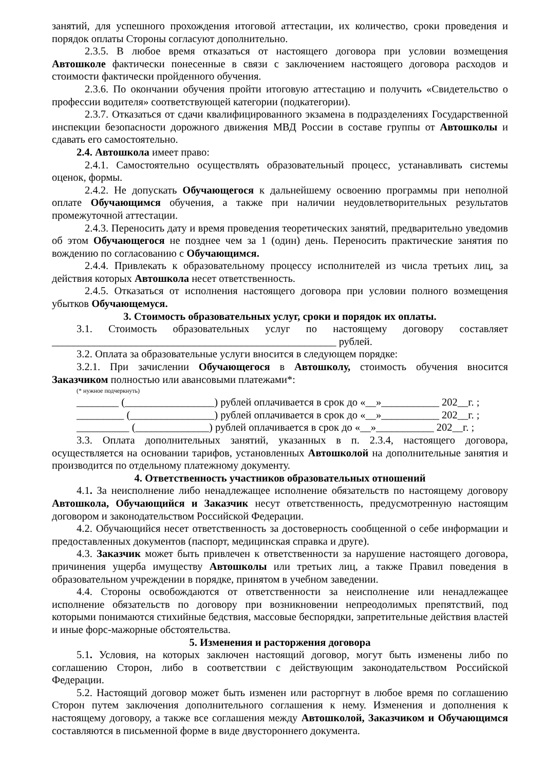занятий, для успешного прохождения итоговой аттестации, их количество, сроки проведения и порядок оплаты Стороны согласуют дополнительно.
2.3.5. В любое время отказаться от настоящего договора при условии возмещения Автошколе фактически понесенные в связи с заключением настоящего договора расходов и стоимости фактически пройденного обучения.
2.3.6. По окончании обучения пройти итоговую аттестацию и получить «Свидетельство о профессии водителя» соответствующей категории (подкатегории).
2.3.7. Отказаться от сдачи квалифицированного экзамена в подразделениях Государственной инспекции безопасности дорожного движения МВД России в составе группы от Автошколы и сдавать его самостоятельно.
2.4. Автошкола имеет право:
2.4.1. Самостоятельно осуществлять образовательный процесс, устанавливать системы оценок, формы.
2.4.2. Не допускать Обучающегося к дальнейшему освоению программы при неполной оплате Обучающимся обучения, а также при наличии неудовлетворительных результатов промежуточной аттестации.
2.4.3. Переносить дату и время проведения теоретических занятий, предварительно уведомив об этом Обучающегося не позднее чем за 1 (один) день. Переносить практические занятия по вождению по согласованию с Обучающимся.
2.4.4. Привлекать к образовательному процессу исполнителей из числа третьих лиц, за действия которых Автошкола несет ответственность.
2.4.5. Отказаться от исполнения настоящего договора при условии полного возмещения убытков Обучающемуся.
3. Стоимость образовательных услуг, сроки и порядок их оплаты.
3.1. Стоимость образовательных услуг по настоящему договору составляет ______________________________________________________ рублей.
3.2. Оплата за образовательные услуги вносится в следующем порядке:
3.2.1. При зачислении Обучающегося в Автошколу, стоимость обучения вносится Заказчиком полностью или авансовыми платежами*:
(* нужное подчеркнуть)
________ (_________________) рублей оплачивается в срок до «__»___________ 202__г. ;
_________ (________________) рублей оплачивается в срок до «__»___________ 202__г. ;
__________ (______________) рублей оплачивается в срок до «__»___________ 202__г. ;
3.3. Оплата дополнительных занятий, указанных в п. 2.3.4, настоящего договора, осуществляется на основании тарифов, установленных Автошколой на дополнительные занятия и производится по отдельному платежному документу.
4. Ответственность участников образовательных отношений
4.1. За неисполнение либо ненадлежащее исполнение обязательств по настоящему договору Автошкола, Обучающийся и Заказчик несут ответственность, предусмотренную настоящим договором и законодательством Российской Федерации.
4.2. Обучающийся несет ответственность за достоверность сообщенной о себе информации и предоставленных документов (паспорт, медицинская справка и друге).
4.3. Заказчик может быть привлечен к ответственности за нарушение настоящего договора, причинения ущерба имуществу Автошколы или третьих лиц, а также Правил поведения в образовательном учреждении в порядке, принятом в учебном заведении.
4.4. Стороны освобождаются от ответственности за неисполнение или ненадлежащее исполнение обязательств по договору при возникновении непреодолимых препятствий, под которыми понимаются стихийные бедствия, массовые беспорядки, запретительные действия властей и иные форс-мажорные обстоятельства.
5. Изменения и расторжения договора
5.1. Условия, на которых заключен настоящий договор, могут быть изменены либо по соглашению Сторон, либо в соответствии с действующим законодательством Российской Федерации.
5.2. Настоящий договор может быть изменен или расторгнут в любое время по соглашению Сторон путем заключения дополнительного соглашения к нему. Изменения и дополнения к настоящему договору, а также все соглашения между Автошколой, Заказчиком и Обучающимся составляются в письменной форме в виде двустороннего документа.